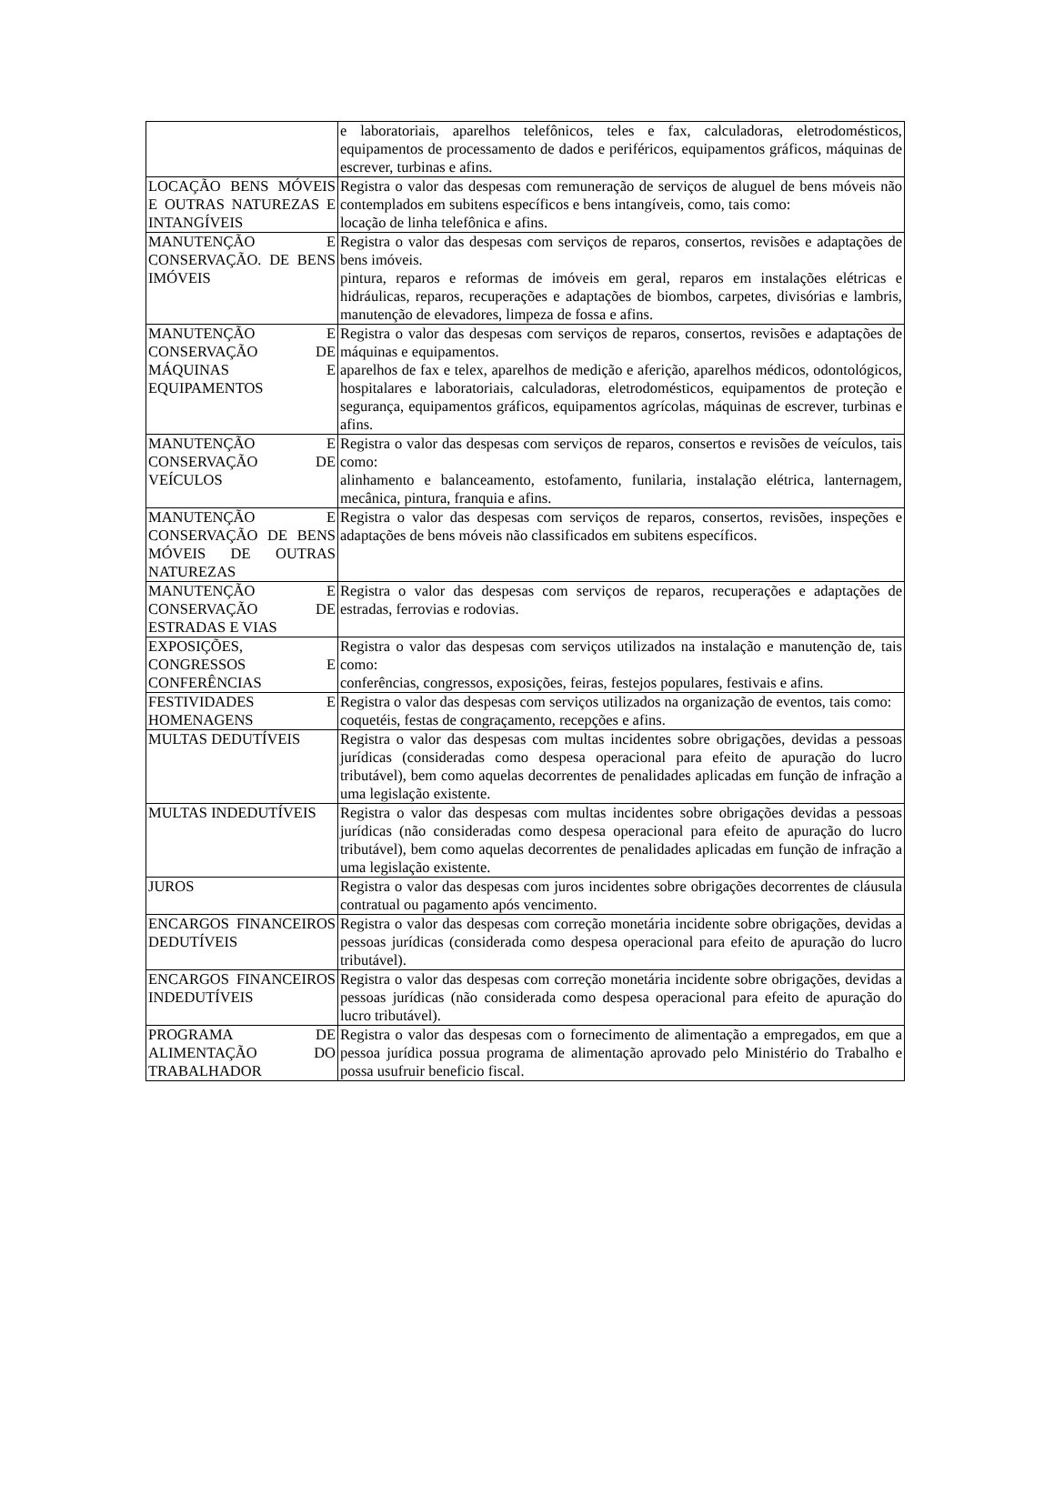| | e laboratoriais, aparelhos telefônicos, teles e fax, calculadoras, eletrodomésticos, equipamentos de processamento de dados e periféricos, equipamentos gráficos, máquinas de escrever, turbinas e afins. |
| LOCAÇÃO BENS MÓVEIS E OUTRAS NATUREZAS E INTANGÍVEIS | Registra o valor das despesas com remuneração de serviços de aluguel de bens móveis não contemplados em subitens específicos e bens intangíveis, como, tais como: locação de linha telefônica e afins. |
| MANUTENÇÃO E CONSERVAÇÃO. DE BENS IMÓVEIS | Registra o valor das despesas com serviços de reparos, consertos, revisões e adaptações de bens imóveis. pintura, reparos e reformas de imóveis em geral, reparos em instalações elétricas e hidráulicas, reparos, recuperações e adaptações de biombos, carpetes, divisórias e lambris, manutenção de elevadores, limpeza de fossa e afins. |
| MANUTENÇÃO E CONSERVAÇÃO DE MÁQUINAS E EQUIPAMENTOS | Registra o valor das despesas com serviços de reparos, consertos, revisões e adaptações de máquinas e equipamentos. aparelhos de fax e telex, aparelhos de medição e aferição, aparelhos médicos, odontológicos, hospitalares e laboratoriais, calculadoras, eletrodomésticos, equipamentos de proteção e segurança, equipamentos gráficos, equipamentos agrícolas, máquinas de escrever, turbinas e afins. |
| MANUTENÇÃO E CONSERVAÇÃO DE VEÍCULOS | Registra o valor das despesas com serviços de reparos, consertos e revisões de veículos, tais como: alinhamento e balanceamento, estofamento, funilaria, instalação elétrica, lanternagem, mecânica, pintura, franquia e afins. |
| MANUTENÇÃO E CONSERVAÇÃO DE BENS MÓVEIS DE OUTRAS NATUREZAS | Registra o valor das despesas com serviços de reparos, consertos, revisões, inspeções e adaptações de bens móveis não classificados em subitens específicos. |
| MANUTENÇÃO E CONSERVAÇÃO DE ESTRADAS E VIAS | Registra o valor das despesas com serviços de reparos, recuperações e adaptações de estradas, ferrovias e rodovias. |
| EXPOSIÇÕES, CONGRESSOS E CONFERÊNCIAS | Registra o valor das despesas com serviços utilizados na instalação e manutenção de, tais como: conferências, congressos, exposições, feiras, festejos populares, festivais e afins. |
| FESTIVIDADES E HOMENAGENS | Registra o valor das despesas com serviços utilizados na organização de eventos, tais como: coquetéis, festas de congraçamento, recepções e afins. |
| MULTAS DEDUTÍVEIS | Registra o valor das despesas com multas incidentes sobre obrigações, devidas a pessoas jurídicas (consideradas como despesa operacional para efeito de apuração do lucro tributável), bem como aquelas decorrentes de penalidades aplicadas em função de infração a uma legislação existente. |
| MULTAS INDEDUTÍVEIS | Registra o valor das despesas com multas incidentes sobre obrigações devidas a pessoas jurídicas (não consideradas como despesa operacional para efeito de apuração do lucro tributável), bem como aquelas decorrentes de penalidades aplicadas em função de infração a uma legislação existente. |
| JUROS | Registra o valor das despesas com juros incidentes sobre obrigações decorrentes de cláusula contratual ou pagamento após vencimento. |
| ENCARGOS FINANCEIROS DEDUTÍVEIS | Registra o valor das despesas com correção monetária incidente sobre obrigações, devidas a pessoas jurídicas (considerada como despesa operacional para efeito de apuração do lucro tributável). |
| ENCARGOS FINANCEIROS INDEDUTÍVEIS | Registra o valor das despesas com correção monetária incidente sobre obrigações, devidas a pessoas jurídicas (não considerada como despesa operacional para efeito de apuração do lucro tributável). |
| PROGRAMA DE ALIMENTAÇÃO DO TRABALHADOR | Registra o valor das despesas com o fornecimento de alimentação a empregados, em que a pessoa jurídica possua programa de alimentação aprovado pelo Ministério do Trabalho e possa usufruir beneficio fiscal. |